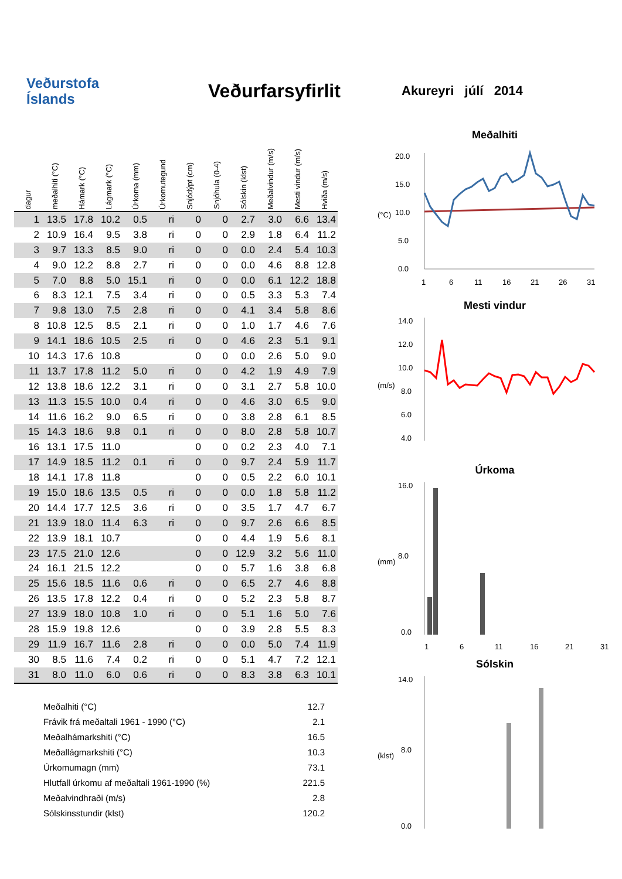Veðurstofa
Íslands
Veðurfarsyfirlit
Akureyri júlí 2014
| dagur | meðalhiti (°C) | Hámark (°C) | Lágmark (°C) | Úrkoma (mm) | Úrkomutegund | Snjódýpt (cm) | Snjóhula (0-4) | Sólskin (klst) | Meðalvindur (m/s) | Mesti vindur (m/s) | Hviða (m/s) |
| --- | --- | --- | --- | --- | --- | --- | --- | --- | --- | --- | --- |
| 1 | 13.5 | 17.8 | 10.2 | 0.5 | ri | 0 | 0 | 2.7 | 3.0 | 6.6 | 13.4 |
| 2 | 10.9 | 16.4 | 9.5 | 3.8 | ri | 0 | 0 | 2.9 | 1.8 | 6.4 | 11.2 |
| 3 | 9.7 | 13.3 | 8.5 | 9.0 | ri | 0 | 0 | 0.0 | 2.4 | 5.4 | 10.3 |
| 4 | 9.0 | 12.2 | 8.8 | 2.7 | ri | 0 | 0 | 0.0 | 4.6 | 8.8 | 12.8 |
| 5 | 7.0 | 8.8 | 5.0 | 15.1 | ri | 0 | 0 | 0.0 | 6.1 | 12.2 | 18.8 |
| 6 | 8.3 | 12.1 | 7.5 | 3.4 | ri | 0 | 0 | 0.5 | 3.3 | 5.3 | 7.4 |
| 7 | 9.8 | 13.0 | 7.5 | 2.8 | ri | 0 | 0 | 4.1 | 3.4 | 5.8 | 8.6 |
| 8 | 10.8 | 12.5 | 8.5 | 2.1 | ri | 0 | 0 | 1.0 | 1.7 | 4.6 | 7.6 |
| 9 | 14.1 | 18.6 | 10.5 | 2.5 | ri | 0 | 0 | 4.6 | 2.3 | 5.1 | 9.1 |
| 10 | 14.3 | 17.6 | 10.8 | | | 0 | 0 | 0.0 | 2.6 | 5.0 | 9.0 |
| 11 | 13.7 | 17.8 | 11.2 | 5.0 | ri | 0 | 0 | 4.2 | 1.9 | 4.9 | 7.9 |
| 12 | 13.8 | 18.6 | 12.2 | 3.1 | ri | 0 | 0 | 3.1 | 2.7 | 5.8 | 10.0 |
| 13 | 11.3 | 15.5 | 10.0 | 0.4 | ri | 0 | 0 | 4.6 | 3.0 | 6.5 | 9.0 |
| 14 | 11.6 | 16.2 | 9.0 | 6.5 | ri | 0 | 0 | 3.8 | 2.8 | 6.1 | 8.5 |
| 15 | 14.3 | 18.6 | 9.8 | 0.1 | ri | 0 | 0 | 8.0 | 2.8 | 5.8 | 10.7 |
| 16 | 13.1 | 17.5 | 11.0 | | | 0 | 0 | 0.2 | 2.3 | 4.0 | 7.1 |
| 17 | 14.9 | 18.5 | 11.2 | 0.1 | ri | 0 | 0 | 9.7 | 2.4 | 5.9 | 11.7 |
| 18 | 14.1 | 17.8 | 11.8 | | | 0 | 0 | 0.5 | 2.2 | 6.0 | 10.1 |
| 19 | 15.0 | 18.6 | 13.5 | 0.5 | ri | 0 | 0 | 0.0 | 1.8 | 5.8 | 11.2 |
| 20 | 14.4 | 17.7 | 12.5 | 3.6 | ri | 0 | 0 | 3.5 | 1.7 | 4.7 | 6.7 |
| 21 | 13.9 | 18.0 | 11.4 | 6.3 | ri | 0 | 0 | 9.7 | 2.6 | 6.6 | 8.5 |
| 22 | 13.9 | 18.1 | 10.7 | | | 0 | 0 | 4.4 | 1.9 | 5.6 | 8.1 |
| 23 | 17.5 | 21.0 | 12.6 | | | 0 | 0 | 12.9 | 3.2 | 5.6 | 11.0 |
| 24 | 16.1 | 21.5 | 12.2 | | | 0 | 0 | 5.7 | 1.6 | 3.8 | 6.8 |
| 25 | 15.6 | 18.5 | 11.6 | 0.6 | ri | 0 | 0 | 6.5 | 2.7 | 4.6 | 8.8 |
| 26 | 13.5 | 17.8 | 12.2 | 0.4 | ri | 0 | 0 | 5.2 | 2.3 | 5.8 | 8.7 |
| 27 | 13.9 | 18.0 | 10.8 | 1.0 | ri | 0 | 0 | 5.1 | 1.6 | 5.0 | 7.6 |
| 28 | 15.9 | 19.8 | 12.6 | | | 0 | 0 | 3.9 | 2.8 | 5.5 | 8.3 |
| 29 | 11.9 | 16.7 | 11.6 | 2.8 | ri | 0 | 0 | 0.0 | 5.0 | 7.4 | 11.9 |
| 30 | 8.5 | 11.6 | 7.4 | 0.2 | ri | 0 | 0 | 5.1 | 4.7 | 7.2 | 12.1 |
| 31 | 8.0 | 11.0 | 6.0 | 0.6 | ri | 0 | 0 | 8.3 | 3.8 | 6.3 | 10.1 |
Meðalhiti (°C) 12.7
Frávik frá meðaltali 1961 - 1990 (°C) 2.1
Meðalhámarkshiti (°C) 16.5
Meðallágmarkshiti (°C) 10.3
Úrkomumagn (mm) 73.1
Hlutfall úrkomu af meðaltali 1961-1990 (%) 221.5
Meðalvindhraði (m/s) 2.8
Sólskinsstundir (klst) 120.2
Meðalhiti
(°C)
20.0
15.0
10.0
5.0
0.0
1
6
11
16
21
26
31
Mesti vindur
(m/s)
14.0
12.0
10.0
8.0
6.0
4.0
Úrkoma
(mm)
16.0
8.0
0.0
1
6
11
16
21
31
Sólskin
(klst)
14.0
8.0
0.0